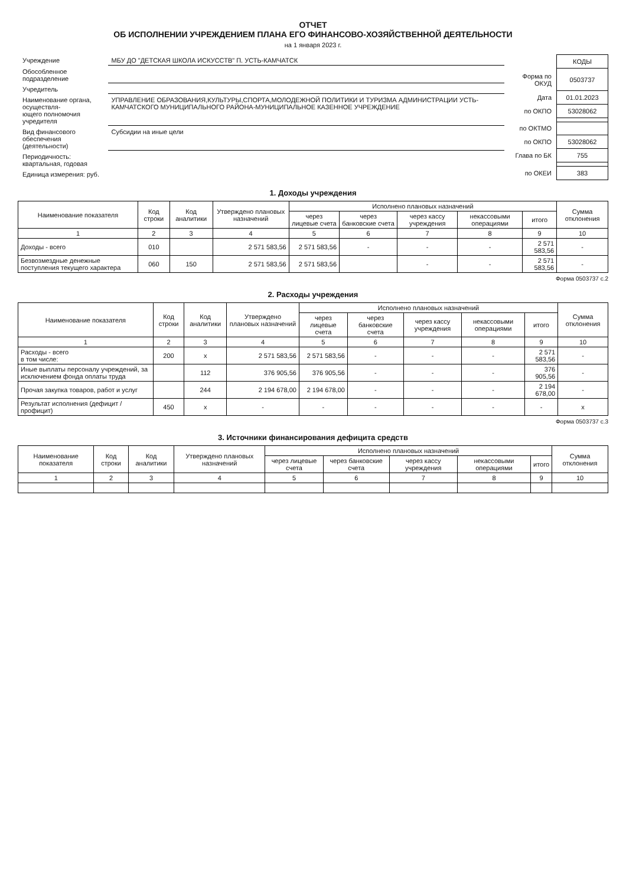ОТЧЕТ
ОБ ИСПОЛНЕНИИ УЧРЕЖДЕНИЕМ ПЛАНА ЕГО ФИНАНСОВО-ХОЗЯЙСТВЕННОЙ ДЕЯТЕЛЬНОСТИ
на 1 января 2023 г.
| Учреждение | МБУ ДО "ДЕТСКАЯ ШКОЛА ИСКУССТВ" П. УСТЬ-КАМЧАТСК |
| Обособленное подразделение | |
| Учредитель | |
| Наименование органа, осуществля- ющего полномочия учредителя | УПРАВЛЕНИЕ ОБРАЗОВАНИЯ,КУЛЬТУРЫ,СПОРТА,МОЛОДЕЖНОЙ ПОЛИТИКИ И ТУРИЗМА АДМИНИСТРАЦИИ УСТЬ-КАМЧАТСКОГО МУНИЦИПАЛЬНОГО РАЙОНА-МУНИЦИПАЛЬНОЕ КАЗЕННОЕ УЧРЕЖДЕНИЕ |
| Вид финансового обеспечения (деятельности) | Субсидии на иные цели |
| Периодичность: квартальная, годовая | |
| Единица измерения: руб. | |
| | КОДЫ |
| Форма по ОКУД | 0503737 |
| Дата | 01.01.2023 |
| по ОКПО | 53028062 |
| по ОКТМО | |
| по ОКПО | 53028062 |
| Глава по БК | 755 |
| по ОКЕИ | 383 |
1. Доходы учреждения
| Наименование показателя | Код строки | Код аналитики | Утверждено плановых назначений | Исполнено плановых назначений | | | | | Сумма отклонения |
| --- | --- | --- | --- | --- | --- | --- | --- | --- | --- |
| | | | | через лицевые счета | через банковские счета | через кассу учреждения | некассовыми операциями | итого | |
| 1 | 2 | 3 | 4 | 5 | 6 | 7 | 8 | 9 | 10 |
| Доходы - всего | 010 | | 2 571 583,56 | 2 571 583,56 | - | - | - | 2 571 583,56 | - |
| Безвозмездные денежные поступления текущего характера | 060 | 150 | 2 571 583,56 | 2 571 583,56 | | - | - | 2 571 583,56 | - |
Форма 0503737 с.2
2. Расходы учреждения
| Наименование показателя | Код строки | Код аналитики | Утверждено плановых назначений | Исполнено плановых назначений | | | | | Сумма отклонения |
| --- | --- | --- | --- | --- | --- | --- | --- | --- | --- |
| | | | | через лицевые счета | через банковские счета | через кассу учреждения | некассовыми операциями | итого | |
| 1 | 2 | 3 | 4 | 5 | 6 | 7 | 8 | 9 | 10 |
| Расходы - всего в том числе: | 200 | x | 2 571 583,56 | 2 571 583,56 | - | - | - | 2 571 583,56 | - |
| Иные выплаты персоналу учреждений, за исключением фонда оплаты труда | | 112 | 376 905,56 | 376 905,56 | - | - | - | 376 905,56 | - |
| Прочая закупка товаров, работ и услуг | | 244 | 2 194 678,00 | 2 194 678,00 | - | - | - | 2 194 678,00 | - |
| Результат исполнения (дефицит / профицит) | 450 | x | - | - | - | - | - | - | x |
Форма 0503737 с.3
3. Источники финансирования дефицита средств
| Наименование показателя | Код строки | Код аналитики | Утверждено плановых назначений | Исполнено плановых назначений | | | | | Сумма отклонения |
| --- | --- | --- | --- | --- | --- | --- | --- | --- | --- |
| | | | | через лицевые счета | через банковские счета | через кассу учреждения | некассовыми операциями | итого | |
| 1 | 2 | 3 | 4 | 5 | 6 | 7 | 8 | 9 | 10 |